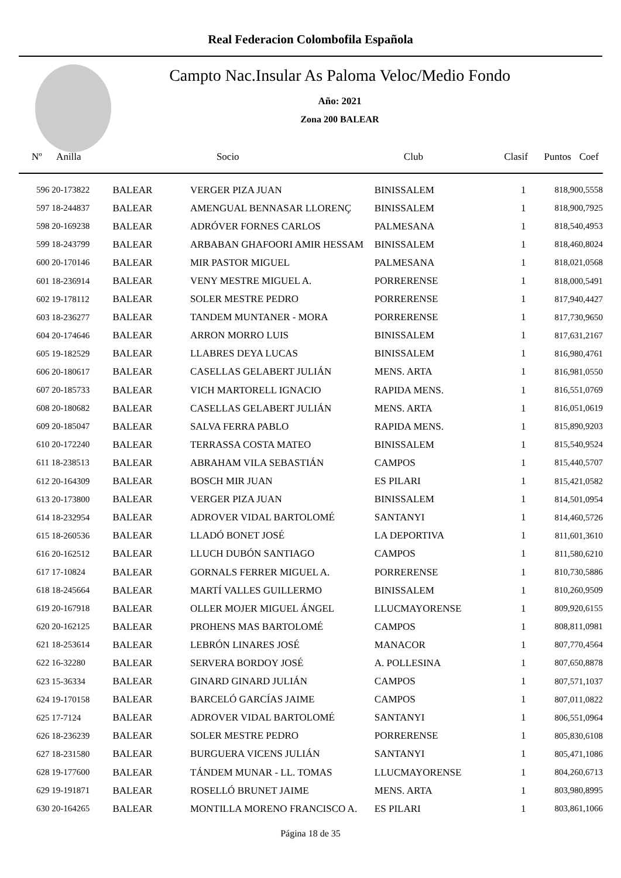Real Federacion Colombofila Española
Campto Nac.Insular As Paloma Veloc/Medio Fondo
Año: 2021
Zona 200 BALEAR
| Nº Anilla | | Socio | Club | Clasif | Puntos | Coef |
| --- | --- | --- | --- | --- | --- | --- |
| 596 20-173822 | BALEAR | VERGER PIZA JUAN | BINISSALEM | 1 | 818,90 | 0,5558 |
| 597 18-244837 | BALEAR | AMENGUAL BENNASAR LLORENÇ | BINISSALEM | 1 | 818,90 | 0,7925 |
| 598 20-169238 | BALEAR | ADRÓVER FORNES CARLOS | PALMESANA | 1 | 818,54 | 0,4953 |
| 599 18-243799 | BALEAR | ARBABAN GHAFOORI AMIR HESSAM | BINISSALEM | 1 | 818,46 | 0,8024 |
| 600 20-170146 | BALEAR | MIR PASTOR MIGUEL | PALMESANA | 1 | 818,02 | 1,0568 |
| 601 18-236914 | BALEAR | VENY MESTRE MIGUEL A. | PORRERENSE | 1 | 818,00 | 0,5491 |
| 602 19-178112 | BALEAR | SOLER MESTRE PEDRO | PORRERENSE | 1 | 817,94 | 0,4427 |
| 603 18-236277 | BALEAR | TANDEM MUNTANER - MORA | PORRERENSE | 1 | 817,73 | 0,9650 |
| 604 20-174646 | BALEAR | ARRON MORRO LUIS | BINISSALEM | 1 | 817,63 | 1,2167 |
| 605 19-182529 | BALEAR | LLABRES DEYA LUCAS | BINISSALEM | 1 | 816,98 | 0,4761 |
| 606 20-180617 | BALEAR | CASELLAS GELABERT JULIÁN | MENS. ARTA | 1 | 816,98 | 1,0550 |
| 607 20-185733 | BALEAR | VICH MARTORELL IGNACIO | RAPIDA MENS. | 1 | 816,55 | 1,0769 |
| 608 20-180682 | BALEAR | CASELLAS GELABERT JULIÁN | MENS. ARTA | 1 | 816,05 | 1,0619 |
| 609 20-185047 | BALEAR | SALVA FERRA PABLO | RAPIDA MENS. | 1 | 815,89 | 0,9203 |
| 610 20-172240 | BALEAR | TERRASSA COSTA MATEO | BINISSALEM | 1 | 815,54 | 0,9524 |
| 611 18-238513 | BALEAR | ABRAHAM VILA SEBASTIÁN | CAMPOS | 1 | 815,44 | 0,5707 |
| 612 20-164309 | BALEAR | BOSCH MIR JUAN | ES PILARI | 1 | 815,42 | 1,0582 |
| 613 20-173800 | BALEAR | VERGER PIZA JUAN | BINISSALEM | 1 | 814,50 | 1,0954 |
| 614 18-232954 | BALEAR | ADROVER VIDAL BARTOLOMÉ | SANTANYI | 1 | 814,46 | 0,5726 |
| 615 18-260536 | BALEAR | LLADÓ BONET JOSÉ | LA DEPORTIVA | 1 | 811,60 | 1,3610 |
| 616 20-162512 | BALEAR | LLUCH DUBÓN SANTIAGO | CAMPOS | 1 | 811,58 | 0,6210 |
| 617 17-10824 | BALEAR | GORNALS FERRER MIGUEL A. | PORRERENSE | 1 | 810,73 | 0,5886 |
| 618 18-245664 | BALEAR | MARTÍ VALLES GUILLERMO | BINISSALEM | 1 | 810,26 | 0,9509 |
| 619 20-167918 | BALEAR | OLLER MOJER MIGUEL ÁNGEL | LLUCMAYORENSE | 1 | 809,92 | 0,6155 |
| 620 20-162125 | BALEAR | PROHENS MAS BARTOLOMÉ | CAMPOS | 1 | 808,81 | 1,0981 |
| 621 18-253614 | BALEAR | LEBRÓN LINARES JOSÉ | MANACOR | 1 | 807,77 | 0,4564 |
| 622 16-32280 | BALEAR | SERVERA BORDOY JOSÉ | A. POLLESINA | 1 | 807,65 | 0,8878 |
| 623 15-36334 | BALEAR | GINARD GINARD JULIÁN | CAMPOS | 1 | 807,57 | 1,1037 |
| 624 19-170158 | BALEAR | BARCELÓ GARCÍAS JAIME | CAMPOS | 1 | 807,01 | 1,0822 |
| 625 17-7124 | BALEAR | ADROVER VIDAL BARTOLOMÉ | SANTANYI | 1 | 806,55 | 1,0964 |
| 626 18-236239 | BALEAR | SOLER MESTRE PEDRO | PORRERENSE | 1 | 805,83 | 0,6108 |
| 627 18-231580 | BALEAR | BURGUERA VICENS JULIÁN | SANTANYI | 1 | 805,47 | 1,1086 |
| 628 19-177600 | BALEAR | TÁNDEM MUNAR - LL. TOMAS | LLUCMAYORENSE | 1 | 804,26 | 0,6713 |
| 629 19-191871 | BALEAR | ROSELLÓ BRUNET JAIME | MENS. ARTA | 1 | 803,98 | 0,8995 |
| 630 20-164265 | BALEAR | MONTILLA MORENO FRANCISCO A. | ES PILARI | 1 | 803,86 | 1,1066 |
Página 18 de 35